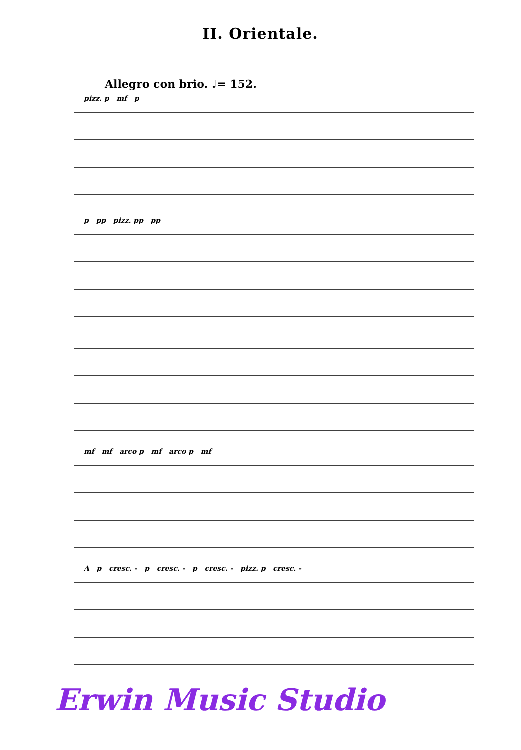II. Orientale.
Allegro con brio. ♩= 152.
pizz. p mf p
p pp pizz. pp pp
mf mf arco p mf arco p mf
A p cresc. - p cresc. - p cresc. - pizz. p cresc. -
Erwin Music Studio